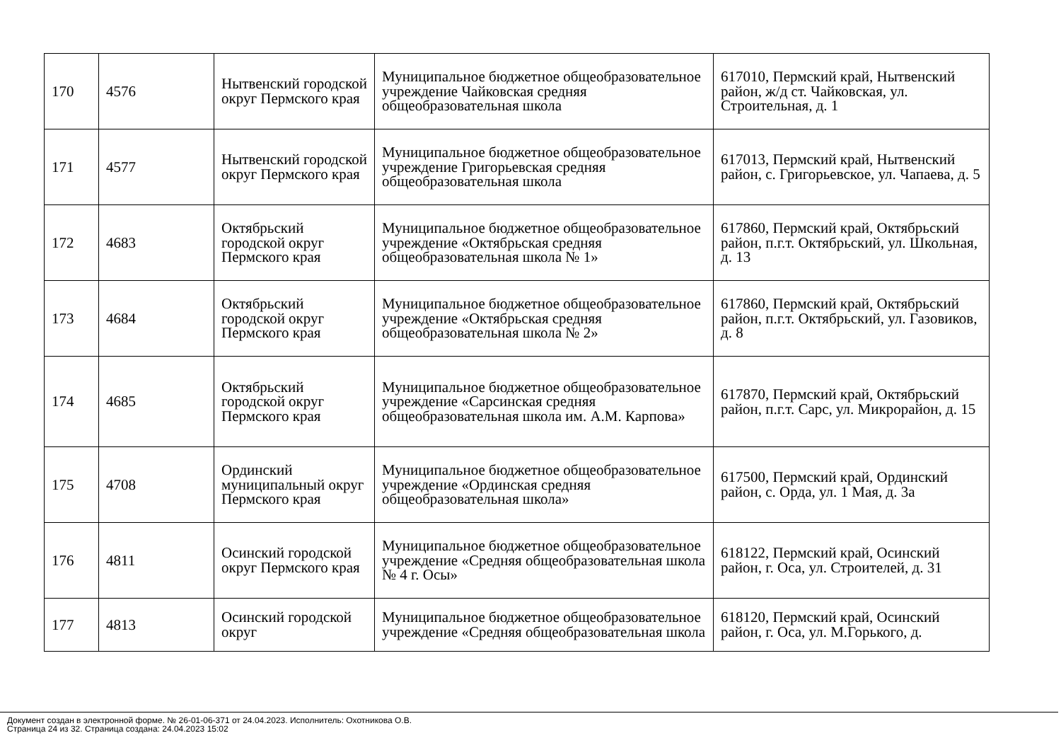| 170 | 4576 | Нытвенский городской округ Пермского края | Муниципальное бюджетное общеобразовательное учреждение Чайковская средняя общеобразовательная школа | 617010, Пермский край, Нытвенский район, ж/д ст. Чайковская, ул. Строительная, д. 1 |
| 171 | 4577 | Нытвенский городской округ Пермского края | Муниципальное бюджетное общеобразовательное учреждение Григорьевская средняя общеобразовательная школа | 617013, Пермский край, Нытвенский район, с. Григорьевское, ул. Чапаева, д. 5 |
| 172 | 4683 | Октябрьский городской округ Пермского края | Муниципальное бюджетное общеобразовательное учреждение «Октябрьская средняя общеобразовательная школа № 1» | 617860, Пермский край, Октябрьский район, п.г.т. Октябрьский, ул. Школьная, д. 13 |
| 173 | 4684 | Октябрьский городской округ Пермского края | Муниципальное бюджетное общеобразовательное учреждение «Октябрьская средняя общеобразовательная школа № 2» | 617860, Пермский край, Октябрьский район, п.г.т. Октябрьский, ул. Газовиков, д. 8 |
| 174 | 4685 | Октябрьский городской округ Пермского края | Муниципальное бюджетное общеобразовательное учреждение «Сарсинская средняя общеобразовательная школа им. А.М. Карпова» | 617870, Пермский край, Октябрьский район, п.г.т. Сарс, ул. Микрорайон, д. 15 |
| 175 | 4708 | Ординский муниципальный округ Пермского края | Муниципальное бюджетное общеобразовательное учреждение «Ординская средняя общеобразовательная школа» | 617500, Пермский край, Ординский район, с. Орда, ул. 1 Мая, д. 3а |
| 176 | 4811 | Осинский городской округ Пермского края | Муниципальное бюджетное общеобразовательное учреждение «Средняя общеобразовательная школа № 4 г. Осы» | 618122, Пермский край, Осинский район, г. Оса, ул. Строителей, д. 31 |
| 177 | 4813 | Осинский городской округ | Муниципальное бюджетное общеобразовательное учреждение «Средняя общеобразовательная школа | 618120, Пермский край, Осинский район, г. Оса, ул. М.Горького, д. |
Документ создан в электронной форме. № 26-01-06-371 от 24.04.2023. Исполнитель: Охотникова О.В.
Страница 24 из 32. Страница создана: 24.04.2023 15:02